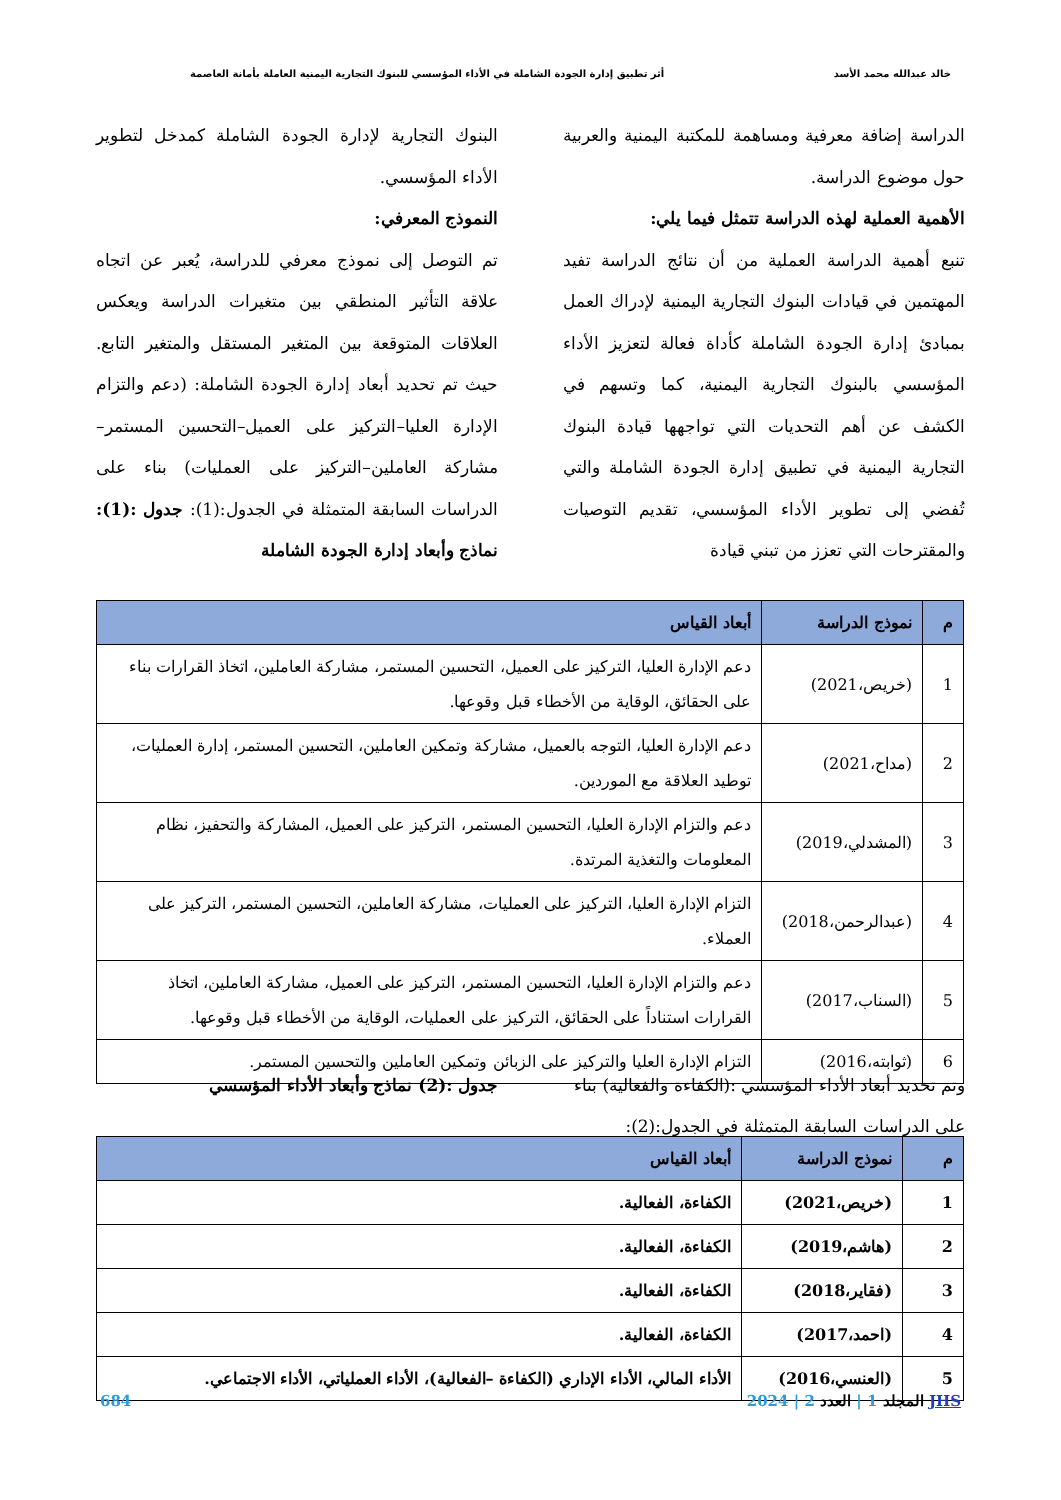خالد عبدالله محمد الأسد أثر تطبيق إدارة الجودة الشاملة في الأداء المؤسسي للبنوك التجارية اليمنية العاملة بأمانة العاصمة
الدراسة إضافة معرفية ومساهمة للمكتبة اليمنية والعربية حول موضوع الدراسة.
الأهمية العملية لهذه الدراسة تتمثل فيما يلي:
تنبع أهمية الدراسة العملية من أن نتائج الدراسة تفيد المهتمين في قيادات البنوك التجارية اليمنية لإدراك العمل بمبادئ إدارة الجودة الشاملة كأداة فعالة لتعزيز الأداء المؤسسي بالبنوك التجارية اليمنية، كما وتسهم في الكشف عن أهم التحديات التي تواجهها قيادة البنوك التجارية اليمنية في تطبيق إدارة الجودة الشاملة والتي تُفضي إلى تطوير الأداء المؤسسي، تقديم التوصيات والمقترحات التي تعزز من تبني قيادة
البنوك التجارية لإدارة الجودة الشاملة كمدخل لتطوير الأداء المؤسسي.
النموذج المعرفي:
تم التوصل إلى نموذج معرفي للدراسة، يُعبر عن اتجاه علاقة التأثير المنطقي بين متغيرات الدراسة ويعكس العلاقات المتوقعة بين المتغير المستقل والمتغير التابع. حيث تم تحديد أبعاد إدارة الجودة الشاملة: (دعم والتزام الإدارة العليا–التركيز على العميل–التحسين المستمر–مشاركة العاملين–التركيز على العمليات) بناء على الدراسات السابقة المتمثلة في الجدول:(1): جدول :(1): نماذج وأبعاد إدارة الجودة الشاملة
| م | نموذج الدراسة | أبعاد القياس |
| --- | --- | --- |
| 1 | (خريص،2021) | دعم الإدارة العليا، التركيز على العميل، التحسين المستمر، مشاركة العاملين، اتخاذ القرارات بناء على الحقائق، الوقاية من الأخطاء قبل وقوعها. |
| 2 | (مداح،2021) | دعم الإدارة العليا، التوجه بالعميل، مشاركة وتمكين العاملين، التحسين المستمر، إدارة العمليات، توطيد العلاقة مع الموردين. |
| 3 | (المشدلي،2019) | دعم والتزام الإدارة العليا، التحسين المستمر، التركيز على العميل، المشاركة والتحفيز، نظام المعلومات والتغذية المرتدة. |
| 4 | (عبدالرحمن،2018) | التزام الإدارة العليا، التركيز على العمليات، مشاركة العاملين، التحسين المستمر، التركيز على العملاء. |
| 5 | (السناب،2017) | دعم والتزام الإدارة العليا، التحسين المستمر، التركيز على العميل، مشاركة العاملين، اتخاذ القرارات استناداً على الحقائق، التركيز على العمليات، الوقاية من الأخطاء قبل وقوعها. |
| 6 | (ثوابته،2016) | التزام الإدارة العليا والتركيز على الزبائن وتمكين العاملين والتحسين المستمر. |
وتم تحديد أبعاد الأداء المؤسسي :(الكفاءة والفعالية) بناء على الدراسات السابقة المتمثلة في الجدول:(2):
جدول :(2) نماذج وأبعاد الأداء المؤسسي
| م | نموذج الدراسة | أبعاد القياس |
| --- | --- | --- |
| 1 | (خريص،2021) | الكفاءة، الفعالية. |
| 2 | (هاشم،2019) | الكفاءة، الفعالية. |
| 3 | (فقاير،2018) | الكفاءة، الفعالية. |
| 4 | (احمد،2017) | الكفاءة، الفعالية. |
| 5 | (العنسي،2016) | الأداء المالي، الأداء الإداري (الكفاءة –الفعالية)، الأداء العملياتي، الأداء الاجتماعي. |
JHS المجلد 1 | العدد 2 | 2024 684